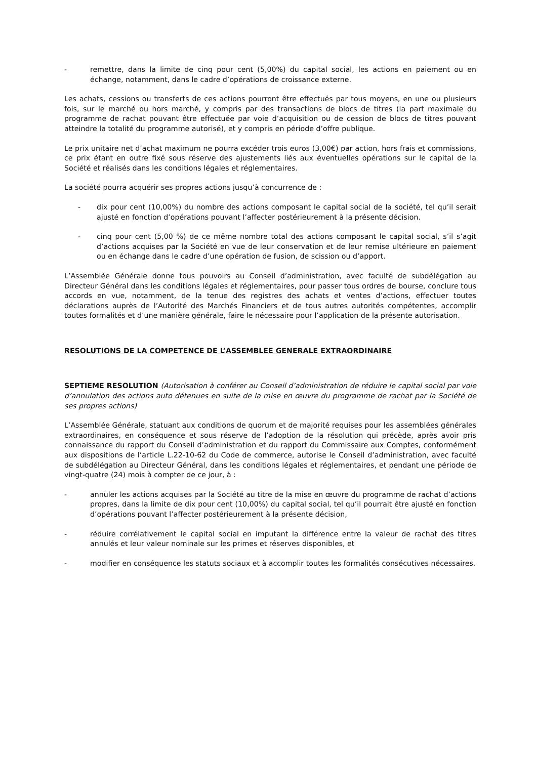- remettre, dans la limite de cinq pour cent (5,00%) du capital social, les actions en paiement ou en échange, notamment, dans le cadre d’opérations de croissance externe.
Les achats, cessions ou transferts de ces actions pourront être effectués par tous moyens, en une ou plusieurs fois, sur le marché ou hors marché, y compris par des transactions de blocs de titres (la part maximale du programme de rachat pouvant être effectuée par voie d’acquisition ou de cession de blocs de titres pouvant atteindre la totalité du programme autorisé), et y compris en période d’offre publique.
Le prix unitaire net d’achat maximum ne pourra excéder trois euros (3,00€) par action, hors frais et commissions, ce prix étant en outre fixé sous réserve des ajustements liés aux éventuelles opérations sur le capital de la Société et réalisés dans les conditions légales et réglementaires.
La société pourra acquérir ses propres actions jusqu’à concurrence de :
- dix pour cent (10,00%) du nombre des actions composant le capital social de la société, tel qu’il serait ajusté en fonction d’opérations pouvant l’affecter postérieurement à la présente décision.
- cinq pour cent (5,00 %) de ce même nombre total des actions composant le capital social, s’il s’agit d’actions acquises par la Société en vue de leur conservation et de leur remise ultérieure en paiement ou en échange dans le cadre d’une opération de fusion, de scission ou d’apport.
L’Assemblée Générale donne tous pouvoirs au Conseil d’administration, avec faculté de subdélégation au Directeur Général dans les conditions légales et réglementaires, pour passer tous ordres de bourse, conclure tous accords en vue, notamment, de la tenue des registres des achats et ventes d’actions, effectuer toutes déclarations auprès de l’Autorité des Marchés Financiers et de tous autres autorités compétentes, accomplir toutes formalités et d’une manière générale, faire le nécessaire pour l’application de la présente autorisation.
RESOLUTIONS DE LA COMPETENCE DE L’ASSEMBLEE GENERALE EXTRAORDINAIRE
SEPTIEME RESOLUTION (Autorisation à conférer au Conseil d’administration de réduire le capital social par voie d’annulation des actions auto détenues en suite de la mise en œuvre du programme de rachat par la Société de ses propres actions)
L’Assemblée Générale, statuant aux conditions de quorum et de majorité requises pour les assemblées générales extraordinaires, en conséquence et sous réserve de l’adoption de la résolution qui précède, après avoir pris connaissance du rapport du Conseil d’administration et du rapport du Commissaire aux Comptes, conformément aux dispositions de l’article L.22-10-62 du Code de commerce, autorise le Conseil d’administration, avec faculté de subdélégation au Directeur Général, dans les conditions légales et réglementaires, et pendant une période de vingt-quatre (24) mois à compter de ce jour, à :
- annuler les actions acquises par la Société au titre de la mise en œuvre du programme de rachat d’actions propres, dans la limite de dix pour cent (10,00%) du capital social, tel qu’il pourrait être ajusté en fonction d’opérations pouvant l’affecter postérieurement à la présente décision,
- réduire corrélativement le capital social en imputant la différence entre la valeur de rachat des titres annulés et leur valeur nominale sur les primes et réserves disponibles, et
- modifier en conséquence les statuts sociaux et à accomplir toutes les formalités consécutives nécessaires.